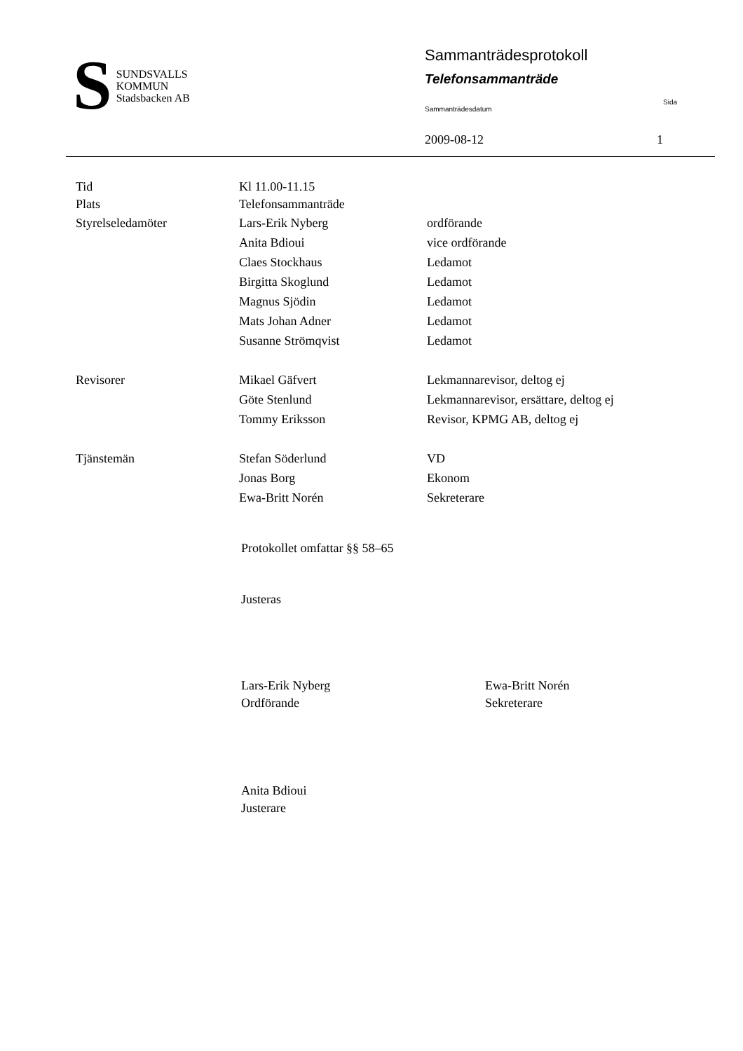S
SUNDSVALLS
KOMMUN
Stadsbacken AB
Sammanträdesprotokoll
Telefonsammanträde
Sammanträdesdatum Sida
2009-08-12 1
Tid Kl 11.00-11.15
Plats Telefonsammanträde
Styrelseledamöter Lars-Erik Nyberg ordförande
Anita Bdioui vice ordförande
Claes Stockhaus Ledamot
Birgitta Skoglund Ledamot
Magnus Sjödin Ledamot
Mats Johan Adner Ledamot
Susanne Strömqvist Ledamot
Revisorer Mikael Gäfvert Lekmannarevisor, deltog ej
Göte Stenlund Lekmannarevisor, ersättare, deltog ej
Tommy Eriksson Revisor, KPMG AB, deltog ej
Tjänstemän Stefan Söderlund VD
Jonas Borg Ekonom
Ewa-Britt Norén Sekreterare
Protokollet omfattar §§ 58–65
Justeras
Lars-Erik Nyberg
Ordförande
Ewa-Britt Norén
Sekreterare
Anita Bdioui
Justerare